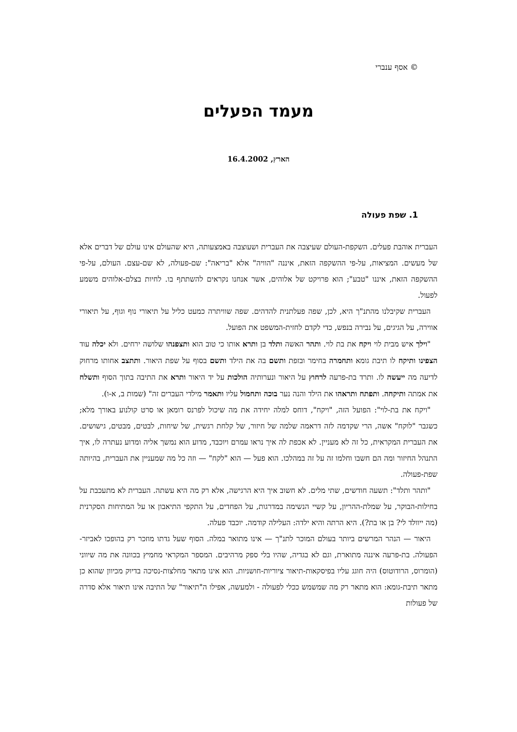© אסף ענברי
מעמד הפעלים
הארץ, 16.4.2002
1. שפת פעולה
העברית אוהבת פעלים. השקפת-העולם שעיצבה את העברית ושעוצבה באמצעותה, היא שהעולם אינו עולם של דברים אלא של מעשים. המציאות, על-פי ההשקפה הזאת, איננה "הוויה" אלא "בריאה": שם-פעולה, לא שם-עצם. העולם, על-פי ההשקפה הזאת, איננו "טבע"; הוא פרויקט של אלוהים, אשר אנחנו נקראים להשתתף בו. לחיות בצלם-אלוהים משמע לפעול.
העברית שקיבלנו מהתנ"ך היא, לכן, שפה פעלתנית להדהים. שפה שוויתרה כמעט כליל על תיאורי נוף וגוף, על תיאורי אווירה, על הגיגים, על נבירה בנפש, כדי לקדם לחזית-המשפט את הפועל.
"וילך איש מבית לוי ויקח את בת לוי. ותהר האשה ותלד בן ותרא אותו כי טוב הוא ותצפנהו שלושה ירחים. ולא יכלה עוד הצפינו ותיקח לו תיבת גומא ותחמרה בחימר ובזפת ותשם בה את הילד ותשם בסוף על שפת היאור. ותתצב אחותו מרחוק לדיעה מה ייעשה לו. ותרד בת-פרעה לרחוץ על היאור ונערותיה הולכות על יד היאור ותרא את התיבה בתוך הסוף ותשלח את אמתה ותיקחה. ותפתח ותראהו את הילד והנה נער בוכה ותחמול עליו ותאמר מילדי העברים זה" (שמות ב, א-ו).
"ויקח את בת-לוי": הפועל הזה, "ויקח", דוחס למלה יחידה את מה שיכול לפרנס רומאן או סרט קולנוע באורך מלא; כשגבר "לוקח" אשה, הרי שקדמה לזה דראמה שלמה של חיזור, של קלחת רגשית, של שיחות, לבטים, מבטים, גישושים. את העברית המקראית, כל זה לא מעניין. לא אכפת לה איך נראו עמרם ויוכבד, מדוע הוא נמשך אליה ומדוע נעתרה לו, איך התנהל החיזור ומה הם חשבו וחלמו זה על זה במהלכו. הוא פעל — הוא "לקח" — וזה כל מה שמעניין את העברית, בהיותה שפת-פעולה.
"ותהר ותלד": תשעה חודשים, שתי מלים. לא חשוב איך היא הרגישה, אלא רק מה היא עשתה. העברית לא מתעכבת על בחילות-הבוקר, על שמלת-ההריון, על קשיי הנשימה במדרגות, על הפחדים, על התקפי התיאבון או על המתיחות הסקרנית (מה ייוולד לי? בן או בת?). היא הרתה והיא ילדה: העלילה קודמה. יוכבד פעלה.
היאור — הנהר המרשים ביותר בעולם המוכר לתנ"ך — אינו מתואר במלה. הסוף שעל גדתו מוזכר רק בהופכו לאביזר-הפעולה. בת-פרעה איננה מתוארת, וגם לא בגדיה, שהיו בלי ספק מרהיבים. המספר המקראי מחמיץ בכוונה את מה שיווני (הומרוס, הרודוטוס) היה חוגג עליו בפיסקאות-תיאור ציוריות-חושניות. הוא אינו מתאר מחלצות-נסיכה בדיוק מכיוון שהוא כן מתאר תיבת-גומא: הוא מתאר רק מה שמשמש ככלי לפעולה - ולמעשה, אפילו ה"תיאור" של התיבה אינו תיאור אלא סדרה של פעולות